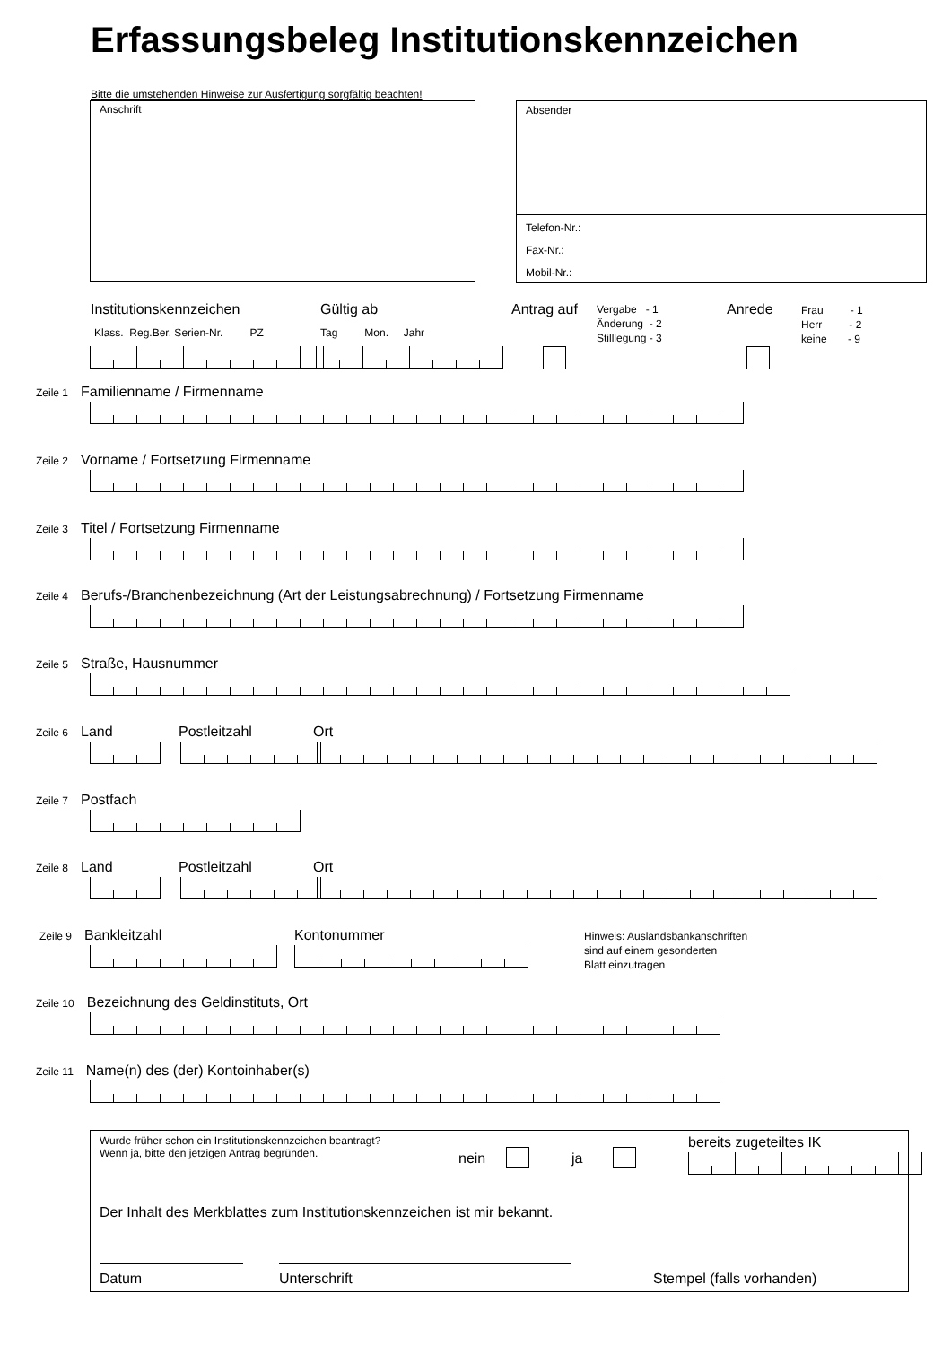Erfassungsbeleg Institutionskennzeichen
Bitte die umstehenden Hinweise zur Ausfertigung sorgfältig beachten!
Anschrift
Absender
Telefon-Nr.:
Fax-Nr.:
Mobil-Nr.:
Institutionskennzeichen Gültig ab Antrag auf
Vergabe - 1
Änderung - 2
Stilllegung - 3
Anrede
Frau - 1
Herr - 2
keine - 9
Klass. Reg.Ber. Serien-Nr. PZ
Tag Mon. Jahr
Zeile 1 Familienname / Firmenname
Zeile 2 Vorname / Fortsetzung Firmenname
Zeile 3 Titel / Fortsetzung Firmenname
Zeile 4 Berufs-/Branchenbezeichnung (Art der Leistungsabrechnung) / Fortsetzung Firmenname
Zeile 5 Straße, Hausnummer
Zeile 6 Land Postleitzahl Ort
Zeile 7 Postfach
Zeile 8 Land Postleitzahl Ort
Zeile 9 Bankleitzahl Kontonummer
Hinweis: Auslandsbankanschriften
sind auf einem gesonderten
Blatt einzutragen
Zeile 10 Bezeichnung des Geldinstituts, Ort
Zeile 11 Name(n) des (der) Kontoinhaber(s)
Wurde früher schon ein Institutionskennzeichen beantragt?
Wenn ja, bitte den jetzigen Antrag begründen.
nein ja
bereits zugeteiltes IK
Der Inhalt des Merkblattes zum Institutionskennzeichen ist mir bekannt.
Datum Unterschrift Stempel (falls vorhanden)